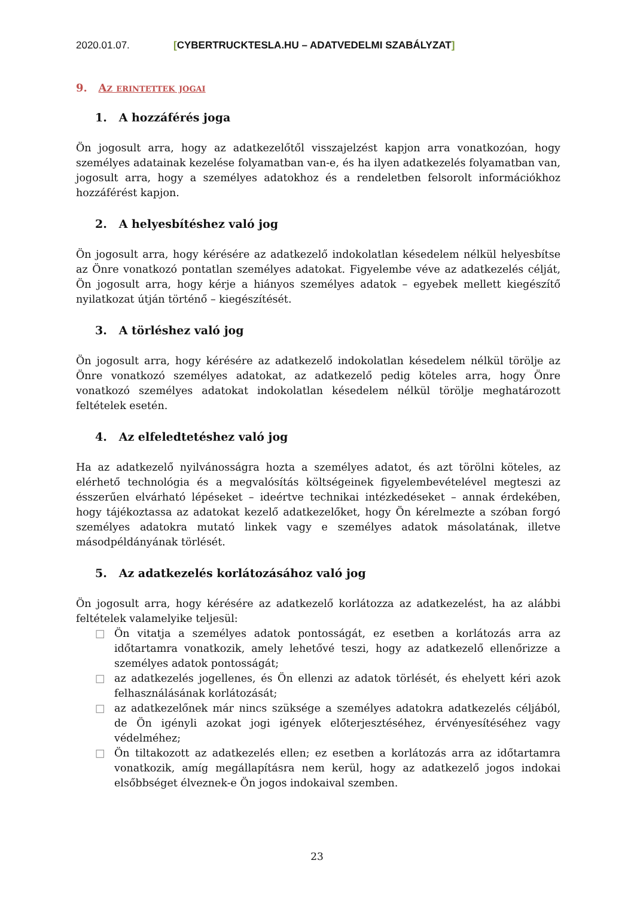2020.01.07. [CYBERTRUCKTESLA.HU – ADATVEDELMI SZABÁLYZAT]
9. Az erintettek jogai
1. A hozzáférés joga
Ön jogosult arra, hogy az adatkezelőtől visszajelzést kapjon arra vonatkozóan, hogy személyes adatainak kezelése folyamatban van-e, és ha ilyen adatkezelés folyamatban van, jogosult arra, hogy a személyes adatokhoz és a rendeletben felsorolt információkhoz hozzáférést kapjon.
2. A helyesbítéshez való jog
Ön jogosult arra, hogy kérésére az adatkezelő indokolatlan késedelem nélkül helyesbítse az Önre vonatkozó pontatlan személyes adatokat. Figyelembe véve az adatkezelés célját, Ön jogosult arra, hogy kérje a hiányos személyes adatok – egyebek mellett kiegészítő nyilatkozat útján történő – kiegészítését.
3. A törléshez való jog
Ön jogosult arra, hogy kérésére az adatkezelő indokolatlan késedelem nélkül törölje az Önre vonatkozó személyes adatokat, az adatkezelő pedig köteles arra, hogy Önre vonatkozó személyes adatokat indokolatlan késedelem nélkül törölje meghatározott feltételek esetén.
4. Az elfeledtetéshez való jog
Ha az adatkezelő nyilvánosságra hozta a személyes adatot, és azt törölni köteles, az elérhető technológia és a megvalósítás költségeinek figyelembevételével megteszi az ésszerűen elvárható lépéseket – ideértve technikai intézkedéseket – annak érdekében, hogy tájékoztassa az adatokat kezelő adatkezelőket, hogy Ön kérelmezte a szóban forgó személyes adatokra mutató linkek vagy e személyes adatok másolatának, illetve másodpéldányának törlését.
5. Az adatkezelés korlátozásához való jog
Ön jogosult arra, hogy kérésére az adatkezelő korlátozza az adatkezelést, ha az alábbi feltételek valamelyike teljesül:
□ Ön vitatja a személyes adatok pontosságát, ez esetben a korlátozás arra az időtartamra vonatkozik, amely lehetővé teszi, hogy az adatkezelő ellenőrizze a személyes adatok pontosságát;
□ az adatkezelés jogellenes, és Ön ellenzi az adatok törlését, és ehelyett kéri azok felhasználásának korlátozását;
□ az adatkezelőnek már nincs szüksége a személyes adatokra adatkezelés céljából, de Ön igényli azokat jogi igények előterjesztéséhez, érvényesítéséhez vagy védelméhez;
□ Ön tiltakozott az adatkezelés ellen; ez esetben a korlátozás arra az időtartamra vonatkozik, amíg megállapításra nem kerül, hogy az adatkezelő jogos indokai elsőbbséget élveznek-e Ön jogos indokaival szemben.
23